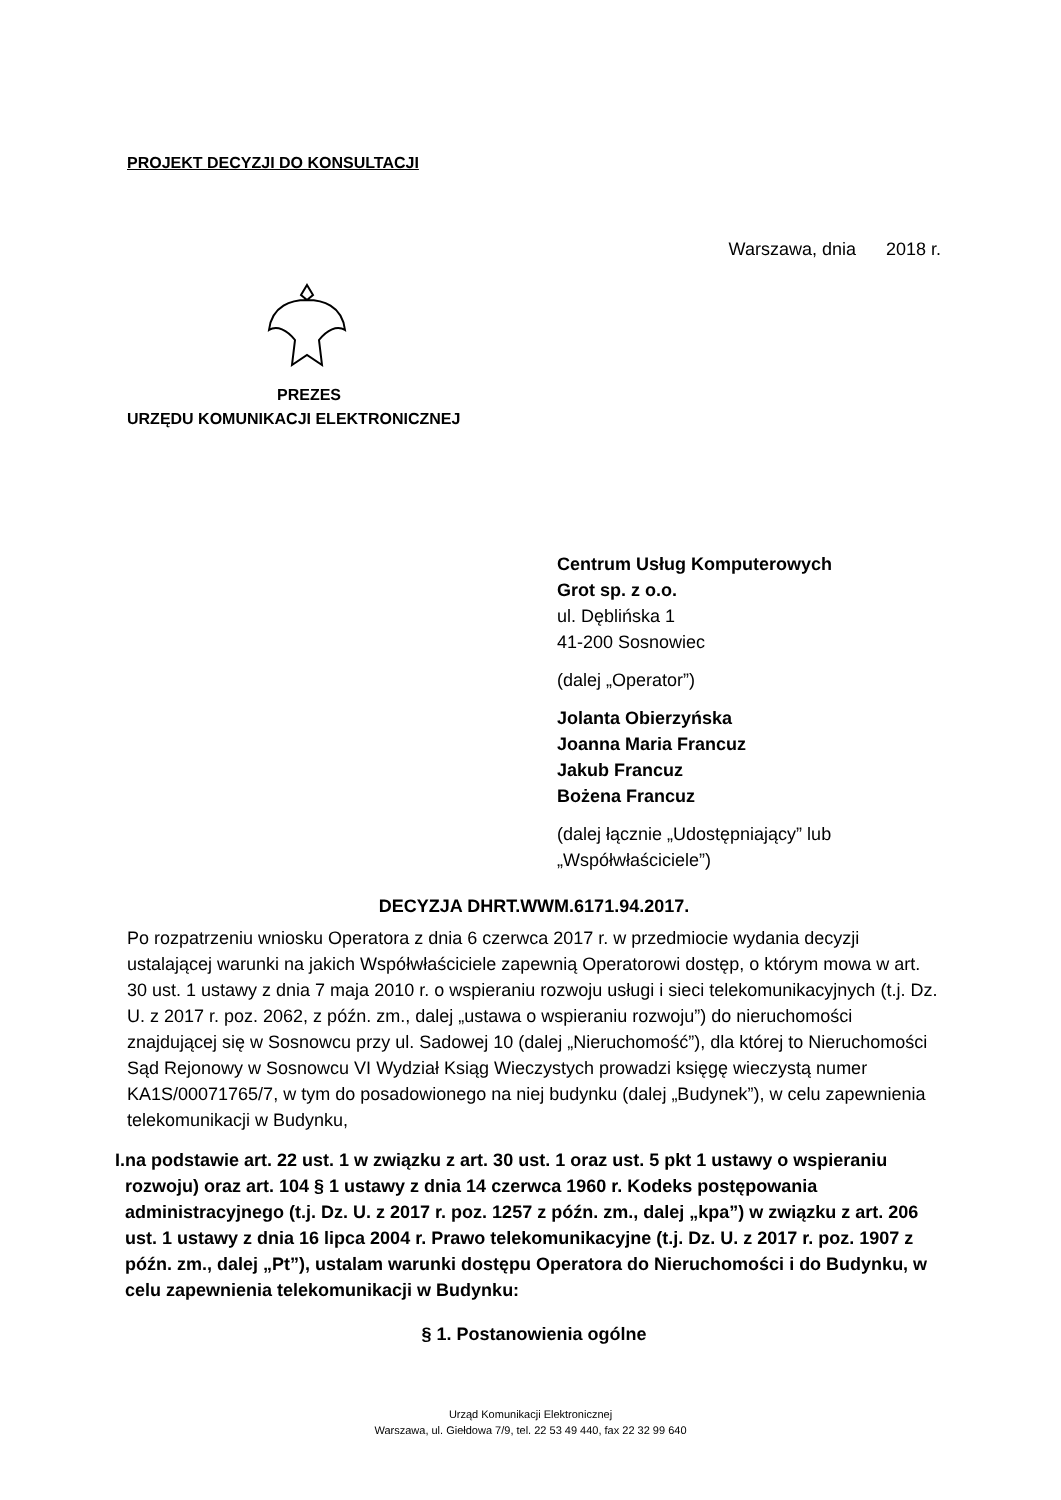PROJEKT DECYZJI DO KONSULTACJI
Warszawa, dnia 2018 r.
PREZES
URZĘDU KOMUNIKACJI ELEKTRONICZNEJ
Centrum Usług Komputerowych
Grot sp. z o.o.
ul. Dęblińska 1
41-200 Sosnowiec
(dalej „Operator”)
Jolanta Obierzyńska
Joanna Maria Francuz
Jakub Francuz
Bożena Francuz
(dalej łącznie „Udostępniający” lub „Współwłaściciele”)
DECYZJA DHRT.WWM.6171.94.2017.
Po rozpatrzeniu wniosku Operatora z dnia 6 czerwca 2017 r. w przedmiocie wydania decyzji ustalającej warunki na jakich Współwłaściciele zapewnią Operatorowi dostęp, o którym mowa w art. 30 ust. 1 ustawy z dnia 7 maja 2010 r. o wspieraniu rozwoju usługi i sieci telekomunikacyjnych (t.j. Dz. U. z 2017 r. poz. 2062, z późn. zm., dalej „ustawa o wspieraniu rozwoju”) do nieruchomości znajdującej się w Sosnowcu przy ul. Sadowej 10 (dalej „Nieruchomość”), dla której to Nieruchomości Sąd Rejonowy w Sosnowcu VI Wydział Ksiąg Wieczystych prowadzi księgę wieczystą numer KA1S/00071765/7, w tym do posadowionego na niej budynku (dalej „Budynek”), w celu zapewnienia telekomunikacji w Budynku,
I. na podstawie art. 22 ust. 1 w związku z art. 30 ust. 1 oraz ust. 5 pkt 1 ustawy o wspieraniu rozwoju) oraz art. 104 § 1 ustawy z dnia 14 czerwca 1960 r. Kodeks postępowania administracyjnego (t.j. Dz. U. z 2017 r. poz. 1257 z późn. zm., dalej „kpa”) w związku z art. 206 ust. 1 ustawy z dnia 16 lipca 2004 r. Prawo telekomunikacyjne (t.j. Dz. U. z 2017 r. poz. 1907 z późn. zm., dalej „Pt”), ustalam warunki dostępu Operatora do Nieruchomości i do Budynku, w celu zapewnienia telekomunikacji w Budynku:
§ 1. Postanowienia ogólne
Urząd Komunikacji Elektronicznej
Warszawa, ul. Giełdowa 7/9, tel. 22 53 49 440, fax 22 32 99 640